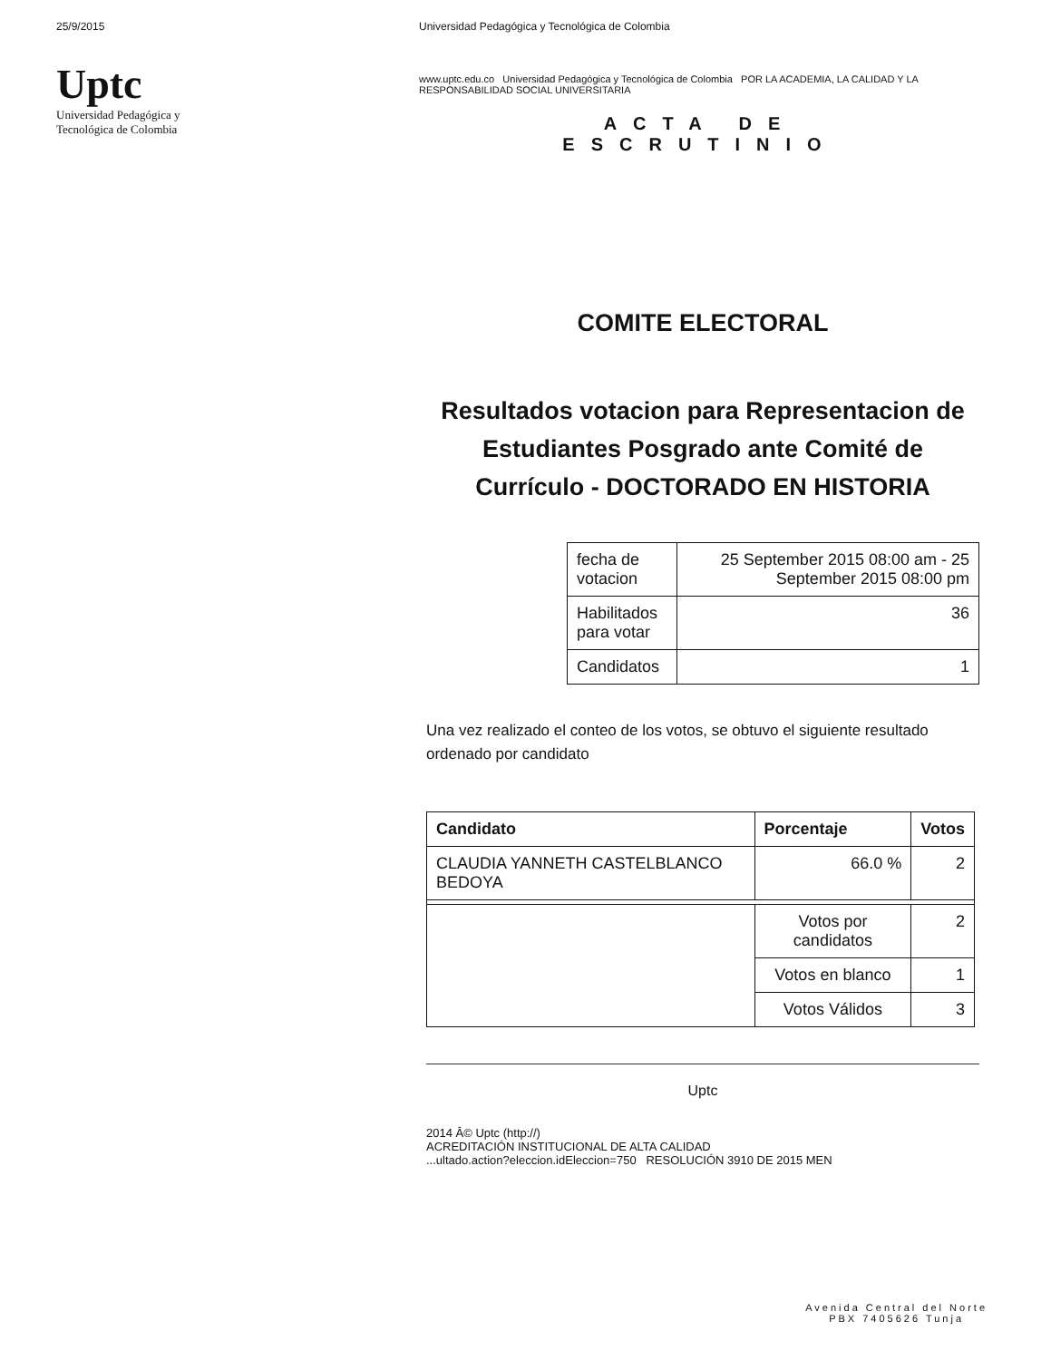25/9/2015
Uptc
Universidad Pedagógica y
Tecnológica de Colombia
Universidad Pedagógica y Tecnológica de Colombia
www.uptc.edu.co Universidad Pedagógica y Tecnológica de Colombia POR LA ACADEMIA, LA CALIDAD Y LA RESPONSABILIDAD SOCIAL UNIVERSITARIA
ACTA DE
ESCRUTINIO
COMITE ELECTORAL
Resultados votacion para Representacion de Estudiantes Posgrado ante Comité de Currículo - DOCTORADO EN HISTORIA
| fecha de votacion | 25 September 2015 08:00 am - 25 September 2015 08:00 pm |
| Habilitados para votar | 36 |
| Candidatos | 1 |
Una vez realizado el conteo de los votos, se obtuvo el siguiente resultado ordenado por candidato
| Candidato | Porcentaje | Votos |
| --- | --- | --- |
| CLAUDIA YANNETH CASTELBLANCO BEDOYA | 66.0 % | 2 |
| | Votos por candidatos | 2 |
| | Votos en blanco | 1 |
| | Votos Válidos | 3 |
Uptc
2014 Â© Uptc (http://)
ACREDITACIÓN INSTITUCIONAL DE ALTA CALIDAD
...ultado.action?eleccion.idEleccion=750 RESOLUCIÓN 3910 DE 2015 MEN
Avenida Central del Norte
PBX 7405626 Tunja